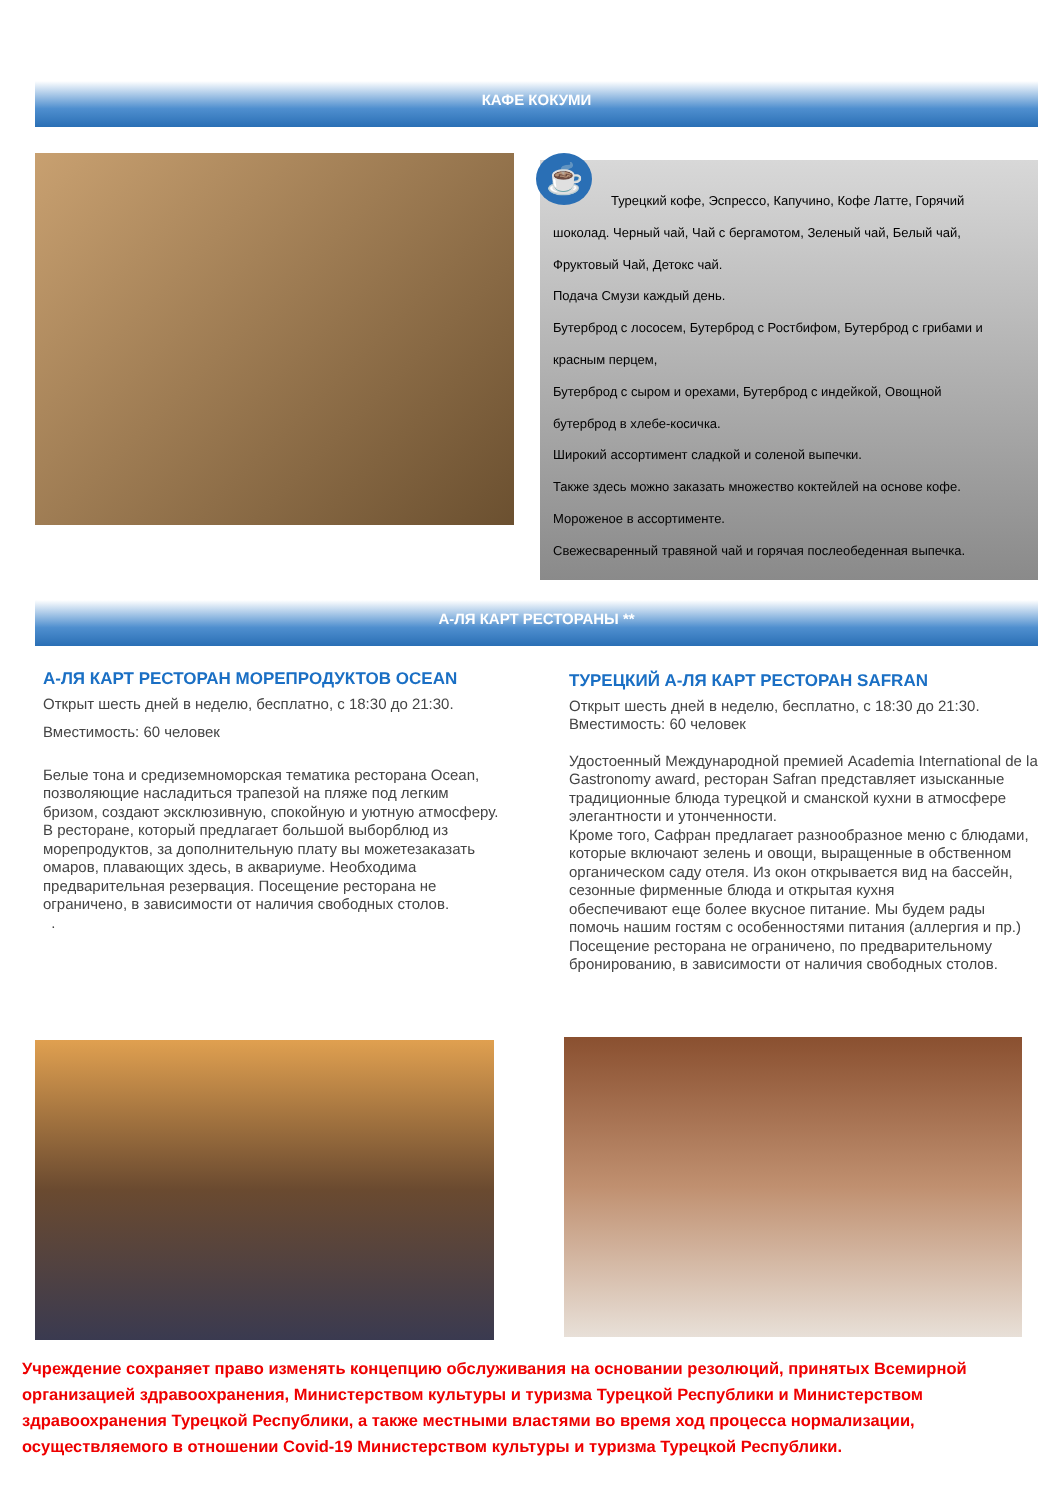КАФЕ КОКУМИ
Турецкий кофе, Эспрессо, Капучино, Кофе Латте, Горячий
шоколад. Черный чай, Чай с бергамотом, Зеленый чай, Белый чай,
Фруктовый Чай, Детокс чай.
Подача Смузи каждый день.
Бутерброд с лососем, Бутерброд с Ростбифом, Бутерброд с грибами и
красным перцем,
Бутерброд с сыром и орехами, Бутерброд с индейкой, Овощной
бутерброд в хлебе-косичка.
Широкий ассортимент сладкой и соленой выпечки.
Также здесь можно заказать множество коктейлей на основе кофе.
Мороженое в ассортименте.
Свежесваренный травяной чай и горячая послеобеденная выпечка.
☕
А-ЛЯ КАРТ РЕСТОРАНЫ **
А-ЛЯ КАРТ РЕСТОРАН МОРЕПРОДУКТОВ OCEAN
Открыт шесть дней в неделю, бесплатно, с 18:30 до 21:30.
Вместимость: 60 человек
Белые тона и средиземноморская тематика ресторана Ocean, позволяющие насладиться трапезой на пляже под легким бризом, создают эксклюзивную, спокойную и уютную атмосферу. В ресторане, который предлагает большой выборблюд из морепродуктов, за дополнительную плату вы можетезаказать омаров, плавающих здесь, в аквариуме. Необходима предварительная резервация. Посещение ресторана не ограничено, в зависимости от наличия свободных столов.
.
ТУРЕЦКИЙ А-ЛЯ КАРТ РЕСТОРАН SAFRAN
Открыт шесть дней в неделю, бесплатно, с 18:30 до 21:30.
Вместимость: 60 человек
Удостоенный Международной премией Academia International de la Gastronomy award, ресторан Safran представляет изысканные традиционные блюда турецкой и сманской кухни в атмосфере элегантности и утонченности.
Кроме того, Сафран предлагает разнообразное меню с блюдами, которые включают зелень и овощи, выращенные в обственном органическом саду отеля. Из окон открывается вид на бассейн, сезонные фирменные блюда и открытая кухня
обеспечивают еще более вкусное питание. Мы будем рады помочь нашим гостям с особенностями питания (аллергия и пр.) Посещение ресторана не ограничено, по предварительному бронированию, в зависимости от наличия свободных столов.
Учреждение сохраняет право изменять концепцию обслуживания на основании резолюций, принятых Всемирной организацией здравоохранения, Министерством культуры и туризма Турецкой Республики и Министерством здравоохранения Турецкой Республики, а также местными властями во время ход процесса нормализации, осуществляемого в отношении Covid-19 Министерством культуры и туризма Турецкой Республики.